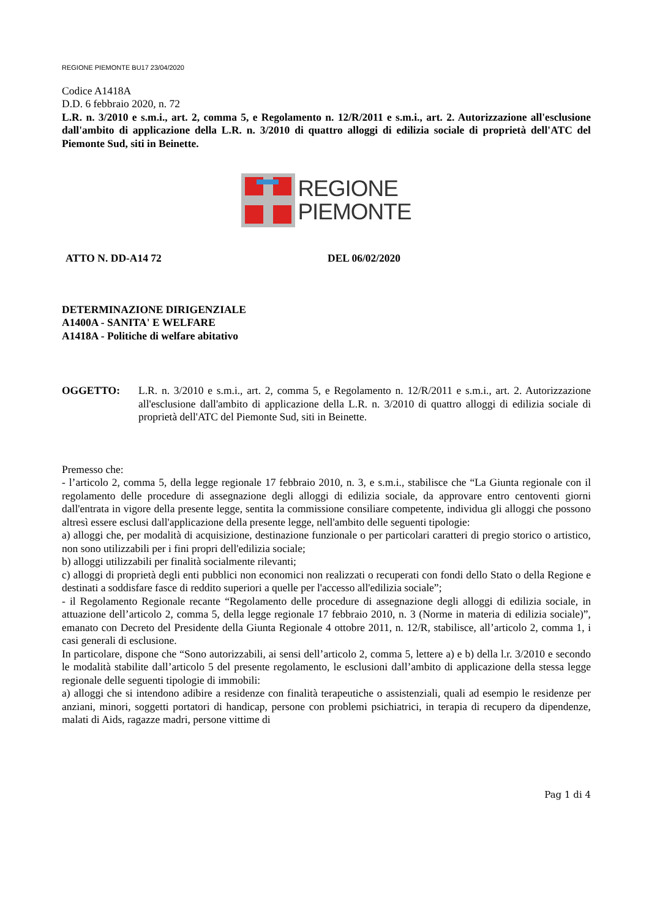REGIONE PIEMONTE BU17 23/04/2020
Codice A1418A
D.D. 6 febbraio 2020, n. 72
L.R. n. 3/2010 e s.m.i., art. 2, comma 5, e Regolamento n. 12/R/2011 e s.m.i., art. 2. Autorizzazione all'esclusione dall'ambito di applicazione della L.R. n. 3/2010 di quattro alloggi di edilizia sociale di proprietà dell'ATC del Piemonte Sud, siti in Beinette.
REGIONE
PIEMONTE
ATTO N. DD-A14 72 DEL 06/02/2020
DETERMINAZIONE DIRIGENZIALE
A1400A - SANITA' E WELFARE
A1418A - Politiche di welfare abitativo
OGGETTO: L.R. n. 3/2010 e s.m.i., art. 2, comma 5, e Regolamento n. 12/R/2011 e s.m.i., art. 2. Autorizzazione all'esclusione dall'ambito di applicazione della L.R. n. 3/2010 di quattro alloggi di edilizia sociale di proprietà dell'ATC del Piemonte Sud, siti in Beinette.
Premesso che:
- l’articolo 2, comma 5, della legge regionale 17 febbraio 2010, n. 3, e s.m.i., stabilisce che “La Giunta regionale con il regolamento delle procedure di assegnazione degli alloggi di edilizia sociale, da approvare entro centoventi giorni dall'entrata in vigore della presente legge, sentita la commissione consiliare competente, individua gli alloggi che possono altresì essere esclusi dall'applicazione della presente legge, nell'ambito delle seguenti tipologie:
a) alloggi che, per modalità di acquisizione, destinazione funzionale o per particolari caratteri di pregio storico o artistico, non sono utilizzabili per i fini propri dell'edilizia sociale;
b) alloggi utilizzabili per finalità socialmente rilevanti;
c) alloggi di proprietà degli enti pubblici non economici non realizzati o recuperati con fondi dello Stato o della Regione e destinati a soddisfare fasce di reddito superiori a quelle per l'accesso all'edilizia sociale”;
- il Regolamento Regionale recante “Regolamento delle procedure di assegnazione degli alloggi di edilizia sociale, in attuazione dell’articolo 2, comma 5, della legge regionale 17 febbraio 2010, n. 3 (Norme in materia di edilizia sociale)”, emanato con Decreto del Presidente della Giunta Regionale 4 ottobre 2011, n. 12/R, stabilisce, all’articolo 2, comma 1, i casi generali di esclusione.
In particolare, dispone che “Sono autorizzabili, ai sensi dell’articolo 2, comma 5, lettere a) e b) della l.r. 3/2010 e secondo le modalità stabilite dall’articolo 5 del presente regolamento, le esclusioni dall’ambito di applicazione della stessa legge regionale delle seguenti tipologie di immobili:
a) alloggi che si intendono adibire a residenze con finalità terapeutiche o assistenziali, quali ad esempio le residenze per anziani, minori, soggetti portatori di handicap, persone con problemi psichiatrici, in terapia di recupero da dipendenze, malati di Aids, ragazze madri, persone vittime di
Pag 1 di 4